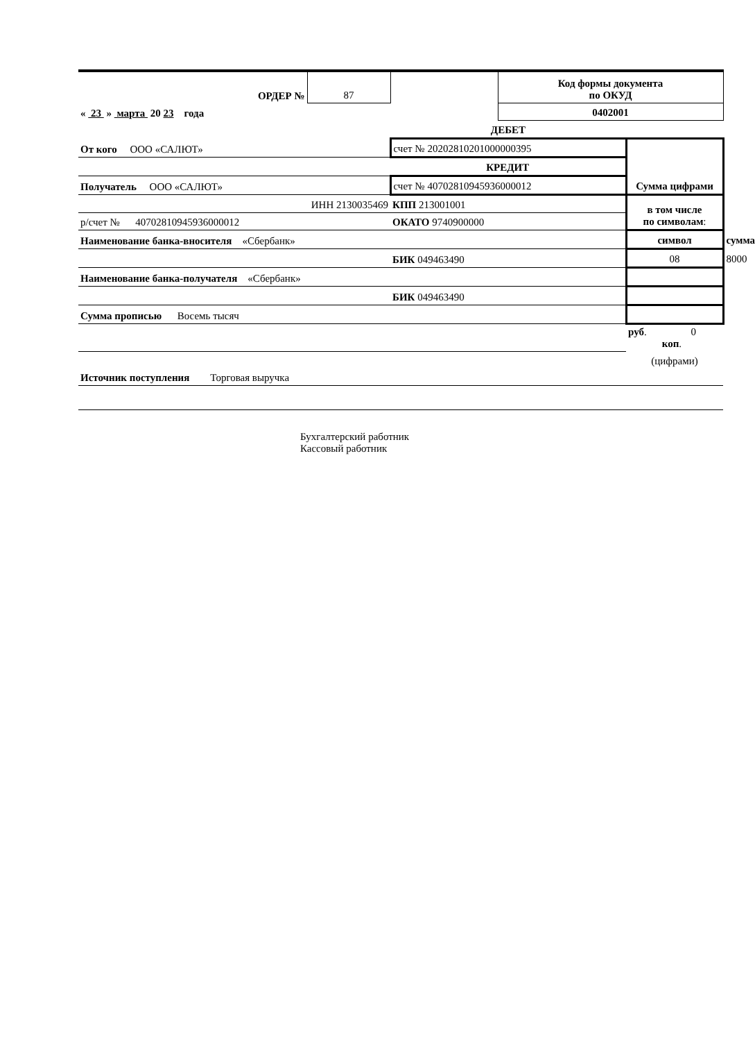| ОРДЕР № | 87 | | Код формы документа по ОКУД | | |
| « 23 » марта 20 23 года | | | 0402001 | | |
| | | ДЕБЕТ | | | |
| От кого ООО «САЛЮТ» | | счет № 20202810201000000395 | | Сумма цифрами | |
| | | КРЕДИТ | | | |
| Получатель ООО «САЛЮТ» | | счет № 40702810945936000012 | | | |
| ИНН 2130035469 | | КПП 213001001 | | в том числе по символам : | |
| р/счет № 40702810945936000012 | | ОКАТО 9740900000 | | | |
| Наименование банка-вносителя «Сбербанк» | | | | символ | сумма |
| | | БИК 049463490 | | 08 | 8000 |
| Наименование банка-получателя «Сбербанк» | | | | | |
| | | БИК 049463490 | | | |
| Сумма прописью Восемь тысяч | | | | | |
| | | | | руб . 0 коп . | |
| | | | | (цифрами) | |
| Источник поступления Торговая выручка | | | | | |
Бухгалтерский работник Кассовый работник